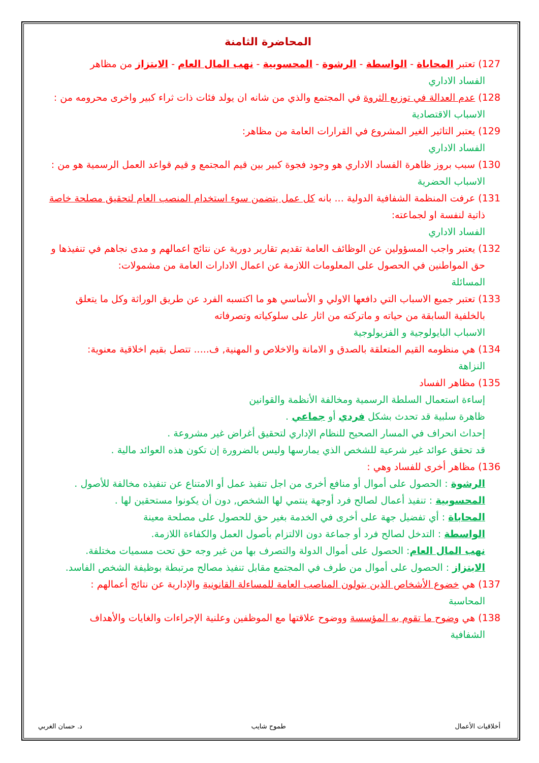المحاضرة الثامنة
127) تعتبر المحاباة - الواسطة - الرشوة - المحسوبية - نهب المال العام - الابتزاز من مظاهر
الفساد الاداري
128) عدم العدالة في توزيع الثروة في المجتمع والذي من شانه ان يولد فئات ذات ثراء كبير واخرى محرومه من :
الاسباب الاقتصادية
129) يعتبر التاثير الغير المشروع في القرارات العامة من مظاهر:
الفساد الاداري
130) سبب بروز ظاهرة الفساد الاداري هو وجود فجوة كبير بين قيم المجتمع و قيم قواعد العمل الرسمية هو من :
الاسباب الحضرية
131) عرفت المنظمة الشفافية الدولية ... بانه كل عمل يتضمن سوء استخدام المنصب العام لتحقيق مصلحة خاصة
ذاتية لنفسة او لجماعته:
الفساد الاداري
132) يعتبر واجب المسؤولين عن الوظائف العامة تقديم تقارير دورية عن نتائج اعمالهم و مدى نجاهم في تنفيذها و
حق المواطنين في الحصول على المعلومات اللازمة عن اعمال الادارات العامة من مشمولات:
المسائلة
133) تعتبر جميع الاسباب التي دافعها الاولي و الأساسي هو ما اكتسبه الفرد عن طريق الوراثة وكل ما يتعلق
بالخلفية السابقة من حياته و ماتركته من اثار على سلوكياته وتصرفاته
الاسباب البايولوجية و الفزيولوجية
134) هي منظومه القيم المتعلقة بالصدق و الامانة والاخلاص و المهنية, ف..... تتصل بقيم اخلاقية معنوية:
النزاهة
135) مظاهر الفساد
إساءة استعمال السلطة الرسمية ومخالفة الأنظمة والقوانين
ظاهرة سلبية قد تحدث بشكل فردي أو جماعي .
إحداث انحراف في المسار الصحيح للنظام الإداري لتحقيق أغراض غير مشروعة .
قد تحقق عوائد غير شرعية للشخص الذي يمارسها وليس بالضرورة إن تكون هذه العوائد مالية .
136) مظاهر أخرى للفساد وهي :
الرشوة : الحصول على أموال أو منافع أخرى من اجل تنفيذ عمل أو الامتناع عن تنفيذه مخالفة للأصول .
المحسوبية : تنفيذ أعمال لصالح فرد أوجهة ينتمي لها الشخص, دون أن يكونوا مستحقين لها .
المحاباة : أي تفضيل جهة على أخرى في الخدمة بغير حق للحصول على مصلحة معينة
الواسطة : التدخل لصالح فرد أو جماعة دون الالتزام بأصول العمل والكفاءة اللازمة.
نهب المال العام: الحصول على أموال الدولة والتصرف بها من غير وجه حق تحت مسميات مختلفة.
الابتزاز : الحصول على أموال من طرف في المجتمع مقابل تنفيذ مصالح مرتبطة بوظيفة الشخص الفاسد.
137) هي خضوع الأشخاص الذين يتولون المناصب العامة للمساءلة القانونية والإدارية عن نتائج أعمالهم :
المحاسبة
138) هي وضوح ما تقوم به المؤسسة ووضوح علاقتها مع الموظفين وعلنية الإجراءات والغايات والأهداف
الشفافية
أخلاقيات الأعمال طموح شايب د. حسان الغربي